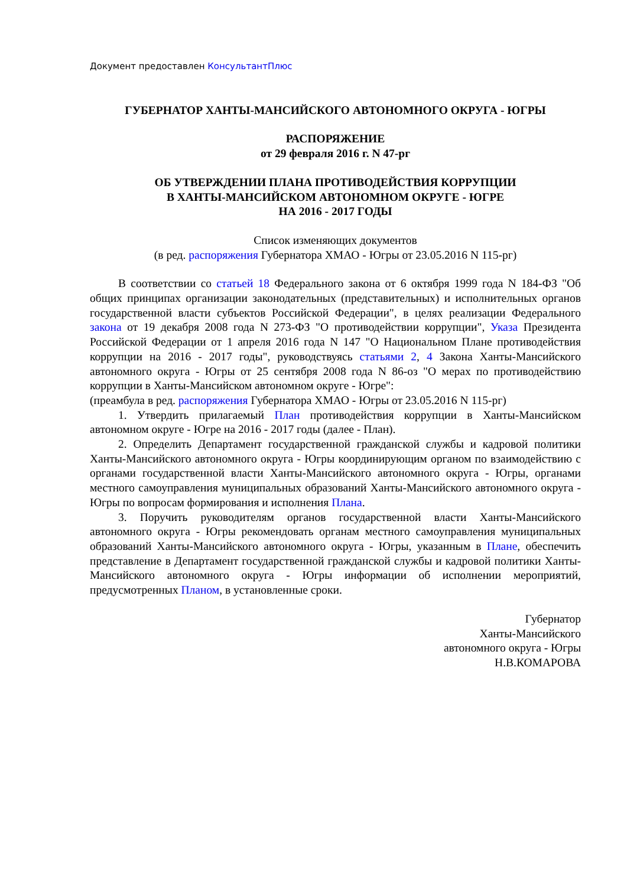Документ предоставлен КонсультантПлюс
ГУБЕРНАТОР ХАНТЫ-МАНСИЙСКОГО АВТОНОМНОГО ОКРУГА - ЮГРЫ
РАСПОРЯЖЕНИЕ
от 29 февраля 2016 г. N 47-рг
ОБ УТВЕРЖДЕНИИ ПЛАНА ПРОТИВОДЕЙСТВИЯ КОРРУПЦИИ
В ХАНТЫ-МАНСИЙСКОМ АВТОНОМНОМ ОКРУГЕ - ЮГРЕ
НА 2016 - 2017 ГОДЫ
Список изменяющих документов
(в ред. распоряжения Губернатора ХМАО - Югры от 23.05.2016 N 115-рг)
В соответствии со статьей 18 Федерального закона от 6 октября 1999 года N 184-ФЗ "Об общих принципах организации законодательных (представительных) и исполнительных органов государственной власти субъектов Российской Федерации", в целях реализации Федерального закона от 19 декабря 2008 года N 273-ФЗ "О противодействии коррупции", Указа Президента Российской Федерации от 1 апреля 2016 года N 147 "О Национальном Плане противодействия коррупции на 2016 - 2017 годы", руководствуясь статьями 2, 4 Закона Ханты-Мансийского автономного округа - Югры от 25 сентября 2008 года N 86-оз "О мерах по противодействию коррупции в Ханты-Мансийском автономном округе - Югре":
(преамбула в ред. распоряжения Губернатора ХМАО - Югры от 23.05.2016 N 115-рг)
1. Утвердить прилагаемый План противодействия коррупции в Ханты-Мансийском автономном округе - Югре на 2016 - 2017 годы (далее - План).
2. Определить Департамент государственной гражданской службы и кадровой политики Ханты-Мансийского автономного округа - Югры координирующим органом по взаимодействию с органами государственной власти Ханты-Мансийского автономного округа - Югры, органами местного самоуправления муниципальных образований Ханты-Мансийского автономного округа - Югры по вопросам формирования и исполнения Плана.
3. Поручить руководителям органов государственной власти Ханты-Мансийского автономного округа - Югры рекомендовать органам местного самоуправления муниципальных образований Ханты-Мансийского автономного округа - Югры, указанным в Плане, обеспечить представление в Департамент государственной гражданской службы и кадровой политики Ханты-Мансийского автономного округа - Югры информации об исполнении мероприятий, предусмотренных Планом, в установленные сроки.
Губернатор
Ханты-Мансийского
автономного округа - Югры
Н.В.КОМАРОВА